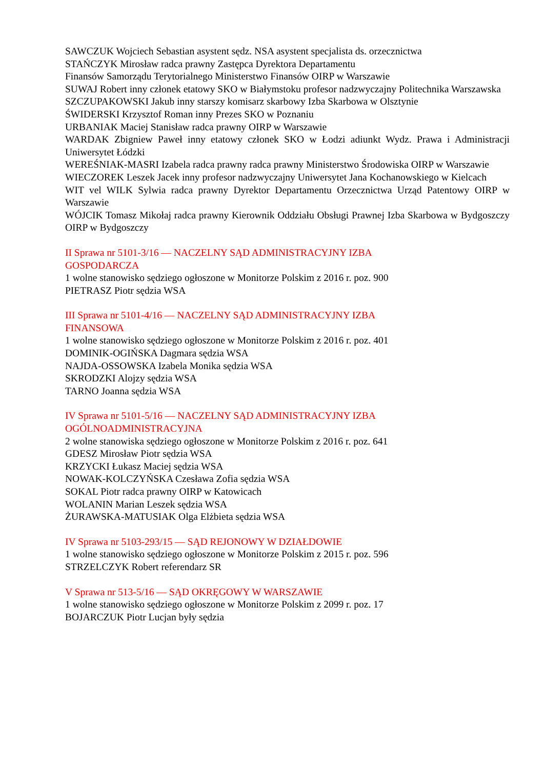SAWCZUK Wojciech Sebastian asystent sędz. NSA asystent specjalista ds. orzecznictwa
STAŃCZYK Mirosław radca prawny Zastępca Dyrektora Departamentu
Finansów Samorządu Terytorialnego Ministerstwo Finansów OIRP w Warszawie
SUWAJ Robert inny członek etatowy SKO w Białymstoku profesor nadzwyczajny Politechnika Warszawska
SZCZUPAKOWSKI Jakub inny starszy komisarz skarbowy Izba Skarbowa w Olsztynie
ŚWIDERSKI Krzysztof Roman inny Prezes SKO w Poznaniu
URBANIAK Maciej Stanisław radca prawny OIRP w Warszawie
WARDAK Zbigniew Paweł inny etatowy członek SKO w Łodzi adiunkt Wydz. Prawa i Administracji Uniwersytet Łódzki
WEREŚNIAK-MASRI Izabela radca prawny radca prawny Ministerstwo Środowiska OIRP w Warszawie
WIECZOREK Leszek Jacek inny profesor nadzwyczajny Uniwersytet Jana Kochanowskiego w Kielcach
WIT vel WILK Sylwia radca prawny Dyrektor Departamentu Orzecznictwa Urząd Patentowy OIRP w Warszawie
WÓJCIK Tomasz Mikołaj radca prawny Kierownik Oddziału Obsługi Prawnej Izba Skarbowa w Bydgoszczy OIRP w Bydgoszczy
II Sprawa nr 5101-3/16 — NACZELNY SĄD ADMINISTRACYJNY IZBA
GOSPODARCZA
1 wolne stanowisko sędziego ogłoszone w Monitorze Polskim z 2016 r. poz. 900
PIETRASZ Piotr sędzia WSA
III Sprawa nr 5101-4/16 — NACZELNY SĄD ADMINISTRACYJNY IZBA
FINANSOWA
1 wolne stanowisko sędziego ogłoszone w Monitorze Polskim z 2016 r. poz. 401
DOMINIK-OGIŃSKA Dagmara sędzia WSA
NAJDA-OSSOWSKA Izabela Monika sędzia WSA
SKRODZKI Alojzy sędzia WSA
TARNO Joanna sędzia WSA
IV Sprawa nr 5101-5/16 — NACZELNY SĄD ADMINISTRACYJNY IZBA
OGÓLNOADMINISTRACYJNA
2 wolne stanowiska sędziego ogłoszone w Monitorze Polskim z 2016 r. poz. 641
GDESZ Mirosław Piotr sędzia WSA
KRZYCKI Łukasz Maciej sędzia WSA
NOWAK-KOLCZYŃSKA Czesława Zofia sędzia WSA
SOKAL Piotr radca prawny OIRP w Katowicach
WOLANIN Marian Leszek sędzia WSA
ŻURAWSKA-MATUSIAK Olga Elżbieta sędzia WSA
IV Sprawa nr 5103-293/15 — SĄD REJONOWY W DZIAŁDOWIE
1 wolne stanowisko sędziego ogłoszone w Monitorze Polskim z 2015 r. poz. 596
STRZELCZYK Robert referendarz SR
V Sprawa nr 513-5/16 — SĄD OKRĘGOWY W WARSZAWIE
1 wolne stanowisko sędziego ogłoszone w Monitorze Polskim z 2099 r. poz. 17
BOJARCZUK Piotr Lucjan były sędzia